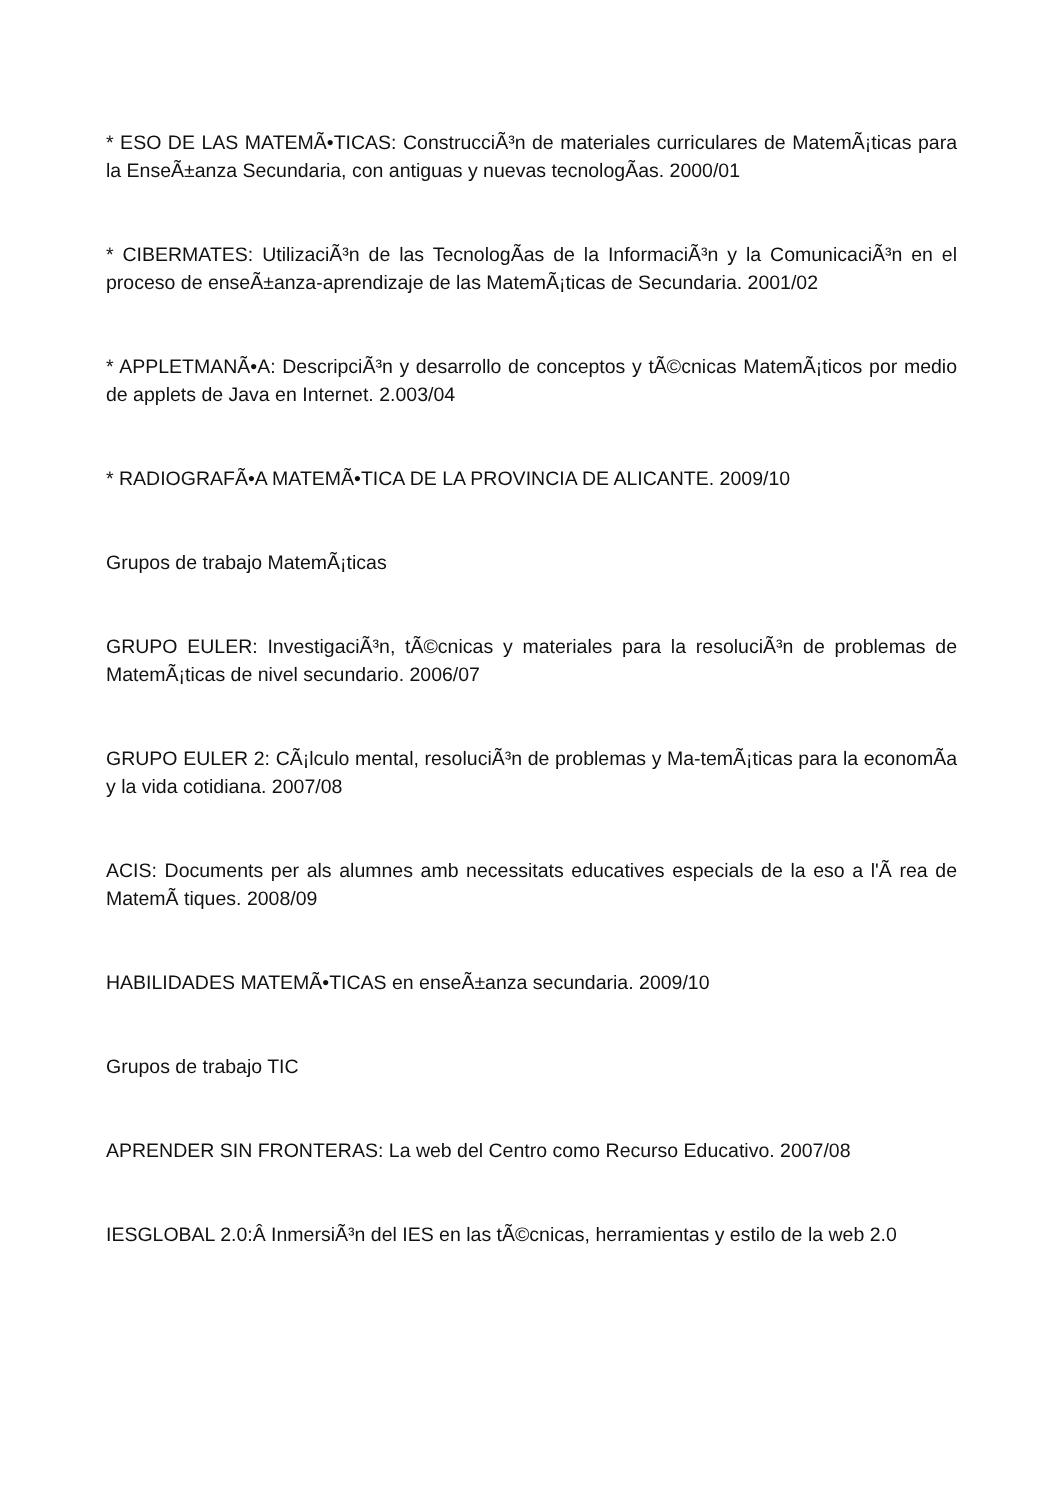* ESO DE LAS MATEMÃ•TICAS: ConstrucciÃ³n de materiales curriculares de MatemÃ¡ticas para la EnseÃ±anza Secundaria, con antiguas y nuevas tecnologÃ­as. 2000/01
* CIBERMATES: UtilizaciÃ³n de las TecnologÃ­as de la InformaciÃ³n y la ComunicaciÃ³n en el proceso de enseÃ±anza-aprendizaje de las MatemÃ¡ticas de Secundaria. 2001/02
* APPLETMANÃ•A: DescripciÃ³n y desarrollo de conceptos y tÃ©cnicas MatemÃ¡ticos por medio de applets de Java en Internet. 2.003/04
* RADIOGRAFÃ•A MATEMÃ•TICA DE LA PROVINCIA DE ALICANTE. 2009/10
Grupos de trabajo MatemÃ¡ticas
GRUPO EULER: InvestigaciÃ³n, tÃ©cnicas y materiales para la resoluciÃ³n de problemas de MatemÃ¡ticas de nivel secundario. 2006/07
GRUPO EULER 2: CÃ¡lculo mental, resoluciÃ³n de problemas y Ma-temÃ¡ticas para la economÃ­a y la vida cotidiana. 2007/08
ACIS: Documents per als alumnes amb necessitats educatives especials de la eso a l'Ã rea de MatemÃ tiques. 2008/09
HABILIDADES MATEMÃ•TICAS en enseÃ±anza secundaria. 2009/10
Grupos de trabajo TIC
APRENDER SIN FRONTERAS: La web del Centro como Recurso Educativo. 2007/08
IESGLOBAL 2.0:Â InmersiÃ³n del IES en las tÃ©cnicas, herramientas y estilo de la web 2.0